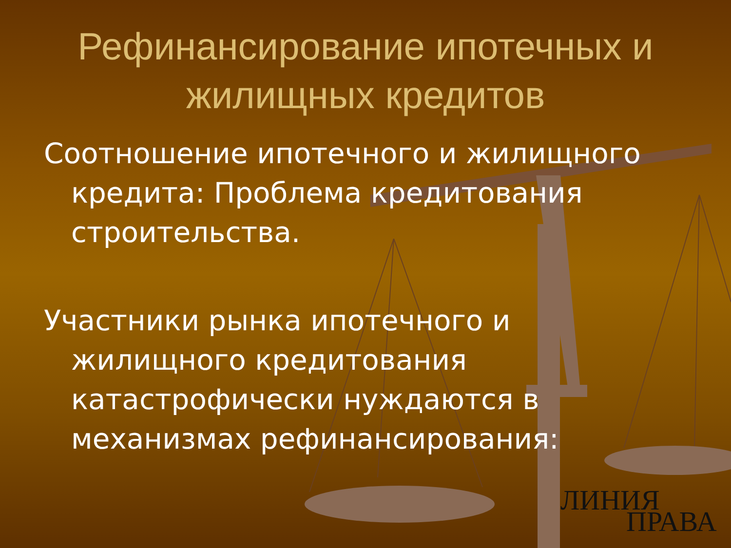Рефинансирование ипотечных и жилищных кредитов
Соотношение ипотечного и жилищного кредита: Проблема кредитования строительства.
Участники рынка ипотечного и жилищного кредитования катастрофически нуждаются в механизмах рефинансирования:
ЛИНИЯ
ПРАВА